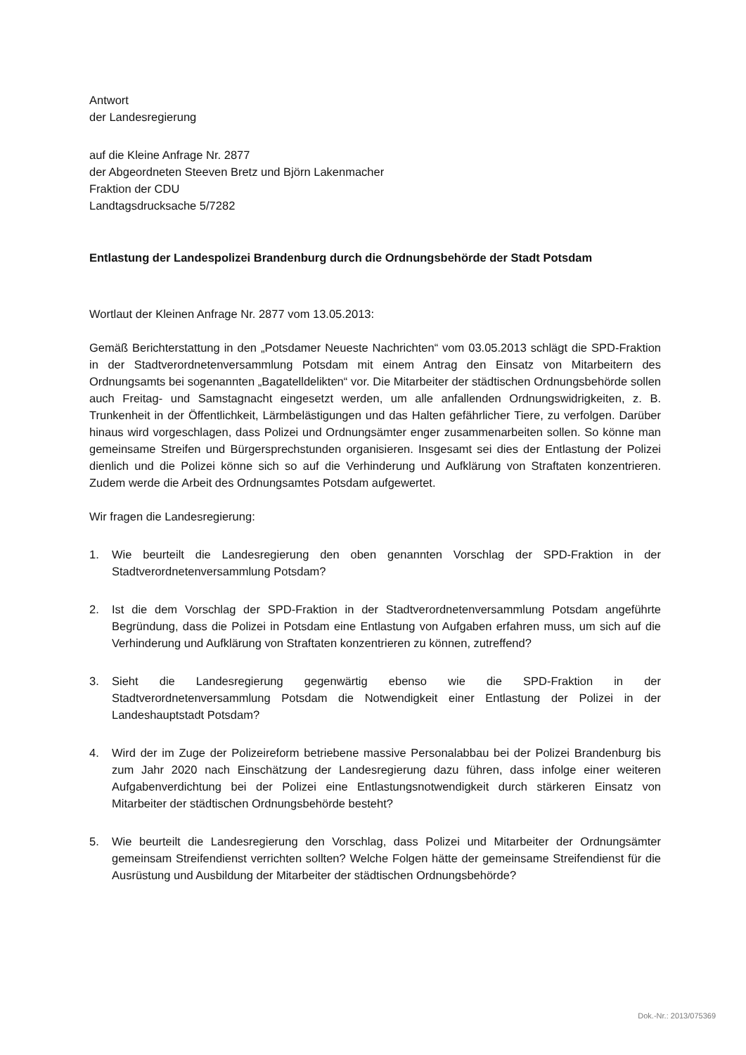Antwort
der Landesregierung
auf die Kleine Anfrage Nr. 2877
der Abgeordneten Steeven Bretz und Björn Lakenmacher
Fraktion der CDU
Landtagsdrucksache 5/7282
Entlastung der Landespolizei Brandenburg durch die Ordnungsbehörde der Stadt Potsdam
Wortlaut der Kleinen Anfrage Nr. 2877 vom 13.05.2013:
Gemäß Berichterstattung in den „Potsdamer Neueste Nachrichten“ vom 03.05.2013 schlägt die SPD-Fraktion in der Stadtverordnetenversammlung Potsdam mit einem Antrag den Einsatz von Mitarbeitern des Ordnungsamts bei sogenannten „Bagatelldelikten“ vor. Die Mitarbeiter der städtischen Ordnungsbehörde sollen auch Freitag- und Samstagnacht eingesetzt werden, um alle anfallenden Ordnungswidrigkeiten, z. B. Trunkenheit in der Öffentlichkeit, Lärmbelästigungen und das Halten gefährlicher Tiere, zu verfolgen. Darüber hinaus wird vorgeschlagen, dass Polizei und Ordnungsämter enger zusammenarbeiten sollen. So könne man gemeinsame Streifen und Bürgersprechstunden organisieren. Insgesamt sei dies der Entlastung der Polizei dienlich und die Polizei könne sich so auf die Verhinderung und Aufklärung von Straftaten konzentrieren. Zudem werde die Arbeit des Ordnungsamtes Potsdam aufgewertet.
Wir fragen die Landesregierung:
1. Wie beurteilt die Landesregierung den oben genannten Vorschlag der SPD-Fraktion in der Stadtverordnetenversammlung Potsdam?
2. Ist die dem Vorschlag der SPD-Fraktion in der Stadtverordnetenversammlung Potsdam angeführte Begründung, dass die Polizei in Potsdam eine Entlastung von Aufgaben erfahren muss, um sich auf die Verhinderung und Aufklärung von Straftaten konzentrieren zu können, zutreffend?
3. Sieht die Landesregierung gegenwärtig ebenso wie die SPD-Fraktion in der Stadtverordnetenversammlung Potsdam die Notwendigkeit einer Entlastung der Polizei in der Landeshauptstadt Potsdam?
4. Wird der im Zuge der Polizeireform betriebene massive Personalabbau bei der Polizei Brandenburg bis zum Jahr 2020 nach Einschätzung der Landesregierung dazu führen, dass infolge einer weiteren Aufgabenverdichtung bei der Polizei eine Entlastungsnotwendigkeit durch stärkeren Einsatz von Mitarbeiter der städtischen Ordnungsbehörde besteht?
5. Wie beurteilt die Landesregierung den Vorschlag, dass Polizei und Mitarbeiter der Ordnungsämter gemeinsam Streifendienst verrichten sollten? Welche Folgen hätte der gemeinsame Streifendienst für die Ausrüstung und Ausbildung der Mitarbeiter der städtischen Ordnungsbehörde?
Dok.-Nr.: 2013/075369